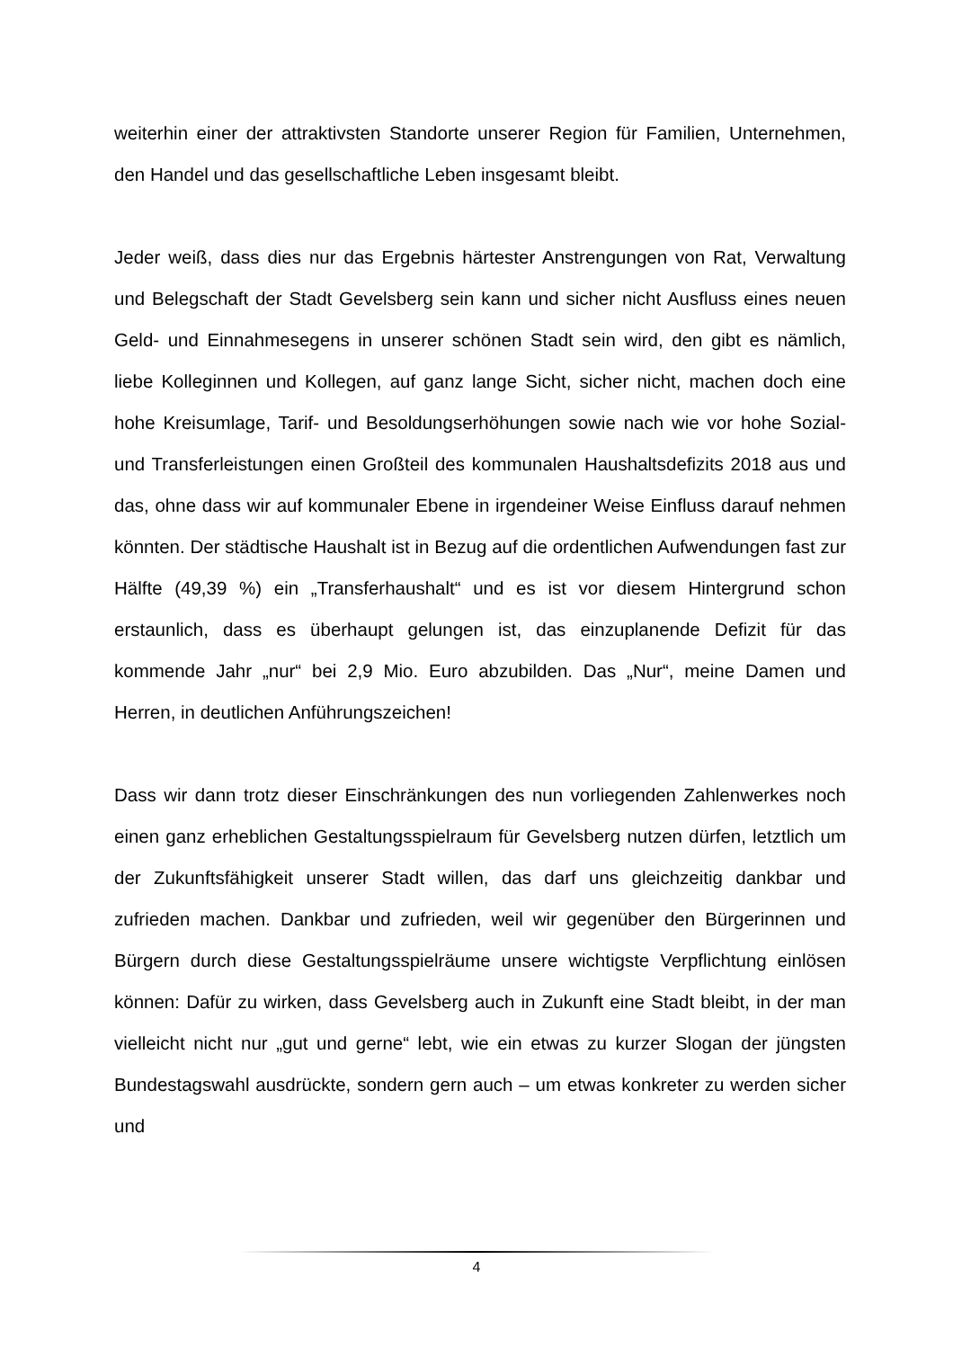weiterhin einer der attraktivsten Standorte unserer Region für Familien, Unternehmen, den Handel und das gesellschaftliche Leben insgesamt bleibt.
Jeder weiß, dass dies nur das Ergebnis härtester Anstrengungen von Rat, Verwaltung und Belegschaft der Stadt Gevelsberg sein kann und sicher nicht Ausfluss eines neuen Geld- und Einnahmesegens in unserer schönen Stadt sein wird, den gibt es nämlich, liebe Kolleginnen und Kollegen, auf ganz lange Sicht, sicher nicht, machen doch eine hohe Kreisumlage, Tarif- und Besoldungserhöhungen sowie nach wie vor hohe Sozial- und Transferleistungen einen Großteil des kommunalen Haushaltsdefizits 2018 aus und das, ohne dass wir auf kommunaler Ebene in irgendeiner Weise Einfluss darauf nehmen könnten. Der städtische Haushalt ist in Bezug auf die ordentlichen Aufwendungen fast zur Hälfte (49,39 %) ein „Transferhaushalt“ und es ist vor diesem Hintergrund schon erstaunlich, dass es überhaupt gelungen ist, das einzuplanende Defizit für das kommende Jahr „nur“ bei 2,9 Mio. Euro abzubilden. Das „Nur“, meine Damen und Herren, in deutlichen Anführungszeichen!
Dass wir dann trotz dieser Einschränkungen des nun vorliegenden Zahlenwerkes noch einen ganz erheblichen Gestaltungsspielraum für Gevelsberg nutzen dürfen, letztlich um der Zukunftsfähigkeit unserer Stadt willen, das darf uns gleichzeitig dankbar und zufrieden machen. Dankbar und zufrieden, weil wir gegenüber den Bürgerinnen und Bürgern durch diese Gestaltungsspielräume unsere wichtigste Verpflichtung einlösen können: Dafür zu wirken, dass Gevelsberg auch in Zukunft eine Stadt bleibt, in der man vielleicht nicht nur „gut und gerne“ lebt, wie ein etwas zu kurzer Slogan der jüngsten Bundestagswahl ausdrückte, sondern gern auch – um etwas konkreter zu werden sicher und
4